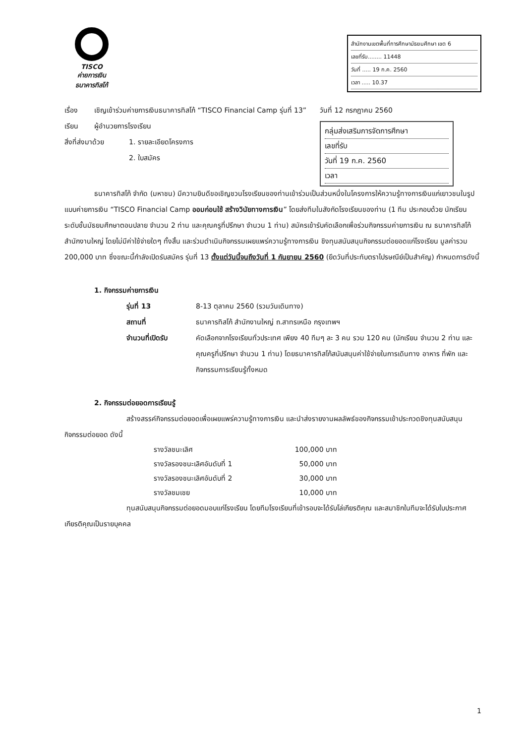TISCO
ค่ายการเงิน
ธนาคารทิสโก้
สำนักงานเขตพื้นที่การศึกษามัธยมศึกษา เขต 6
เลขที่รับ........ 11448
วันที่ ..... 19 ก.ค. 2560
เวลา ..... 10.37
วันที่ 12 กรกฎาคม 2560
กลุ่มส่งเสริมการจัดการศึกษา
เลขที่รับ
วันที่ 19 ก.ค. 2560
เวลา
เรื่อง เชิญเข้าร่วมค่ายการเงินธนาคารทิสโก้ “TISCO Financial Camp รุ่นที่ 13”
เรียน ผู้อำนวยการโรงเรียน
สิ่งที่ส่งมาด้วย 1. รายละเอียดโครงการ
2. ใบสมัคร
ธนาคารทิสโก้ จำกัด (มหาชน) มีความยินดีขอเชิญชวนโรงเรียนของท่านเข้าร่วมเป็นส่วนหนึ่งในโครงการให้ความรู้ทางการเงินแก่เยาวชนในรูปแบบค่ายการเงิน “TISCO Financial Camp ออมก่อนใช้ สร้างวินัยทางการเงิน” โดยส่งทีมในสังกัดโรงเรียนของท่าน (1 ทีม ประกอบด้วย นักเรียนระดับชั้นมัธยมศึกษาตอนปลาย จำนวน 2 ท่าน และคุณครูที่ปรึกษา จำนวน 1 ท่าน) สมัครเข้ารับคัดเลือกเพื่อร่วมกิจกรรมค่ายการเงิน ณ ธนาคารทิสโก้ สำนักงานใหญ่ โดยไม่มีค่าใช้จ่ายใดๆ ทั้งสิ้น และร่วมดำเนินกิจกรรมเผยแพร่ความรู้ทางการเงิน ชิงทุนสนับสนุนกิจกรรมต่อยอดแก่โรงเรียน มูลค่ารวม 200,000 บาท ซึ่งขณะนี้กำลังเปิดรับสมัคร รุ่นที่ 13 ตั้งแต่วันนี้จนถึงวันที่ 1 กันยายน 2560 (ยึดวันที่ประทับตราไปรษณีย์เป็นสำคัญ) กำหนดการดังนี้
1. กิจกรรมค่ายการเงิน
รุ่นที่ 13 8-13 ตุลาคม 2560 (รวมวันเดินทาง)
สถานที่ ธนาคารทิสโก้ สำนักงานใหญ่ ถ.สาทรเหนือ กรุงเทพฯ
จำนวนที่เปิดรับ คัดเลือกจากโรงเรียนทั่วประเทศ เพียง 40 ทีมๆ ละ 3 คน รวม 120 คน (นักเรียน จำนวน 2 ท่าน และคุณครูที่ปรึกษา จำนวน 1 ท่าน) โดยธนาคารทิสโก้สนับสนุนค่าใช้จ่ายในการเดินทาง อาหาร ที่พัก และกิจกรรมการเรียนรู้ทั้งหมด
2. กิจกรรมต่อยอดการเรียนรู้
สร้างสรรค์กิจกรรมต่อยอดเพื่อเผยแพร่ความรู้ทางการเงิน และนำส่งรายงานผลลัพธ์ของกิจกรรมเข้าประกวดชิงทุนสนับสนุนกิจกรรมต่อยอด ดังนี้
| รางวัลชนะเลิศ | 100,000 บาท |
| รางวัลรองชนะเลิศอันดับที่ 1 | 50,000 บาท |
| รางวัลรองชนะเลิศอันดับที่ 2 | 30,000 บาท |
| รางวัลชมเชย | 10,000 บาท |
ทุนสนับสนุนกิจกรรมต่อยอดมอบแก่โรงเรียน โดยทีมโรงเรียนที่เข้ารอบจะได้รับโล่เกียรติคุณ และสมาชิกในทีมจะได้รับใบประกาศเกียรติคุณเป็นรายบุคคล
1